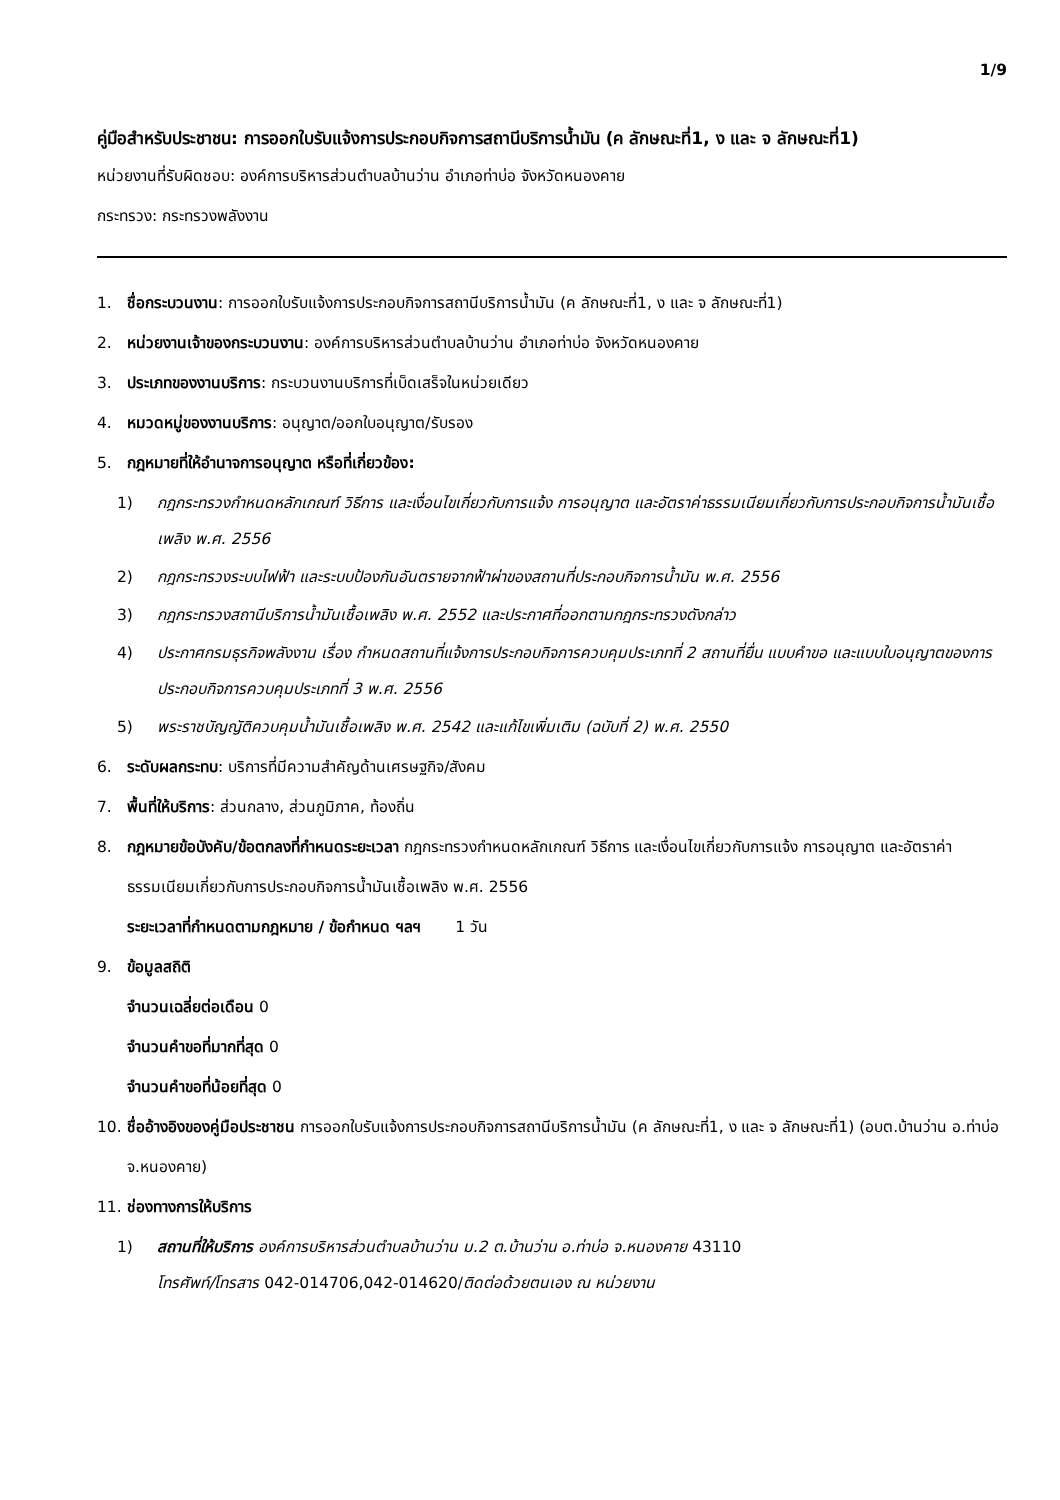1/9
คู่มือสำหรับประชาชน: การออกใบรับแจ้งการประกอบกิจการสถานีบริการน้ำมัน (ค ลักษณะที่1, ง และ จ ลักษณะที่1)
หน่วยงานที่รับผิดชอบ: องค์การบริหารส่วนตำบลบ้านว่าน อำเภอท่าบ่อ จังหวัดหนองคาย
กระทรวง: กระทรวงพลังงาน
1. ชื่อกระบวนงาน: การออกใบรับแจ้งการประกอบกิจการสถานีบริการน้ำมัน (ค ลักษณะที่1, ง และ จ ลักษณะที่1)
2. หน่วยงานเจ้าของกระบวนงาน: องค์การบริหารส่วนตำบลบ้านว่าน อำเภอท่าบ่อ จังหวัดหนองคาย
3. ประเภทของงานบริการ: กระบวนงานบริการที่เบ็ดเสร็จในหน่วยเดียว
4. หมวดหมู่ของงานบริการ: อนุญาต/ออกใบอนุญาต/รับรอง
5. กฎหมายที่ให้อำนาจการอนุญาต หรือที่เกี่ยวข้อง:
1) กฎกระทรวงกำหนดหลักเกณฑ์ วิธีการ และเงื่อนไขเกี่ยวกับการแจ้ง การอนุญาต และอัตราค่าธรรมเนียมเกี่ยวกับการประกอบกิจการน้ำมันเชื้อเพลิง พ.ศ. 2556
2) กฎกระทรวงระบบไฟฟ้า และระบบป้องกันอันตรายจากฟ้าผ่าของสถานที่ประกอบกิจการน้ำมัน พ.ศ. 2556
3) กฎกระทรวงสถานีบริการน้ำมันเชื้อเพลิง พ.ศ. 2552 และประกาศที่ออกตามกฎกระทรวงดังกล่าว
4) ประกาศกรมธุรกิจพลังงาน เรื่อง กำหนดสถานที่แจ้งการประกอบกิจการควบคุมประเภทที่ 2 สถานที่ยื่น แบบคำขอ และแบบใบอนุญาตของการประกอบกิจการควบคุมประเภทที่ 3 พ.ศ. 2556
5) พระราชบัญญัติควบคุมน้ำมันเชื้อเพลิง พ.ศ. 2542 และแก้ไขเพิ่มเติม (ฉบับที่ 2) พ.ศ. 2550
6. ระดับผลกระทบ: บริการที่มีความสำคัญด้านเศรษฐกิจ/สังคม
7. พื้นที่ให้บริการ: ส่วนกลาง, ส่วนภูมิภาค, ท้องถิ่น
8. กฎหมายข้อบังคับ/ข้อตกลงที่กำหนดระยะเวลา กฎกระทรวงกำหนดหลักเกณฑ์ วิธีการ และเงื่อนไขเกี่ยวกับการแจ้ง การอนุญาต และอัตราค่าธรรมเนียมเกี่ยวกับการประกอบกิจการน้ำมันเชื้อเพลิง พ.ศ. 2556
ระยะเวลาที่กำหนดตามกฎหมาย / ข้อกำหนด ฯลฯ 1 วัน
9. ข้อมูลสถิติ
จำนวนเฉลี่ยต่อเดือน 0
จำนวนคำขอที่มากที่สุด 0
จำนวนคำขอที่น้อยที่สุด 0
10. ชื่ออ้างอิงของคู่มือประชาชน การออกใบรับแจ้งการประกอบกิจการสถานีบริการน้ำมัน (ค ลักษณะที่1, ง และ จ ลักษณะที่1) (อบต.บ้านว่าน อ.ท่าบ่อ จ.หนองคาย)
11. ช่องทางการให้บริการ
1) สถานที่ให้บริการ องค์การบริหารส่วนตำบลบ้านว่าน ม.2 ต.บ้านว่าน อ.ท่าบ่อ จ.หนองคาย 43110
โทรศัพท์/โทรสาร 042-014706,042-014620/ติดต่อด้วยตนเอง ณ หน่วยงาน